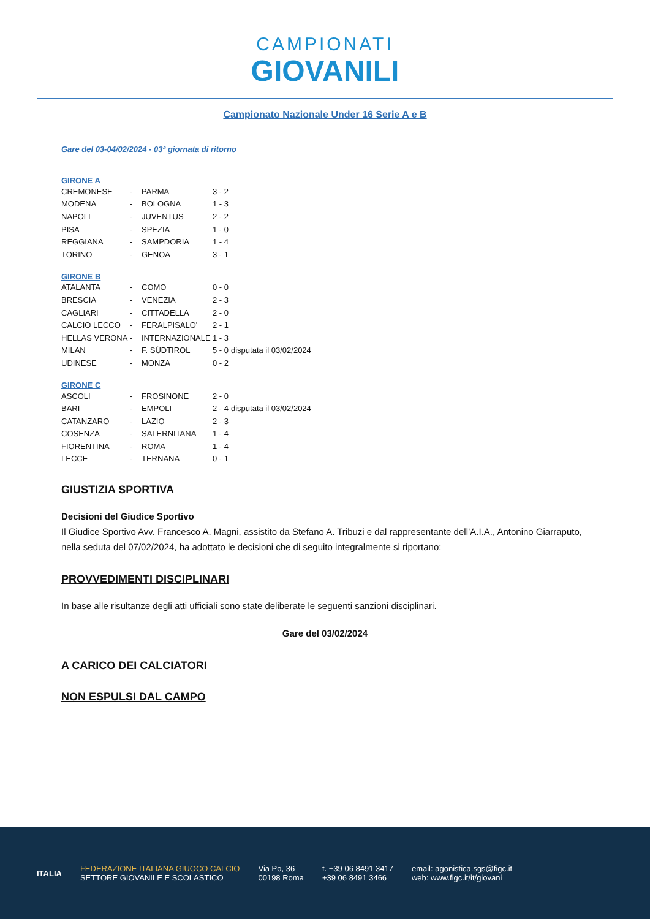CAMPIONATI GIOVANILI
Campionato Nazionale Under 16 Serie A e B
Gare del 03-04/02/2024 - 03ª giornata di ritorno
GIRONE A
| CREMONESE | - | PARMA | 3 - 2 |
| MODENA | - | BOLOGNA | 1 - 3 |
| NAPOLI | - | JUVENTUS | 2 - 2 |
| PISA | - | SPEZIA | 1 - 0 |
| REGGIANA | - | SAMPDORIA | 1 - 4 |
| TORINO | - | GENOA | 3 - 1 |
GIRONE B
| ATALANTA | - | COMO | 0 - 0 | |
| BRESCIA | - | VENEZIA | 2 - 3 | |
| CAGLIARI | - | CITTADELLA | 2 - 0 | |
| CALCIO LECCO | - | FERALPISALO' | 2 - 1 | |
| HELLAS VERONA | - | INTERNAZIONALE | 1 - 3 | |
| MILAN | - | F. SÜDTIROL | 5 - 0 | disputata il 03/02/2024 |
| UDINESE | - | MONZA | 0 - 2 | |
GIRONE C
| ASCOLI | - | FROSINONE | 2 - 0 | |
| BARI | - | EMPOLI | 2 - 4 | disputata il 03/02/2024 |
| CATANZARO | - | LAZIO | 2 - 3 | |
| COSENZA | - | SALERNITANA | 1 - 4 | |
| FIORENTINA | - | ROMA | 1 - 4 | |
| LECCE | - | TERNANA | 0 - 1 | |
GIUSTIZIA SPORTIVA
Decisioni del Giudice Sportivo
Il Giudice Sportivo Avv. Francesco A. Magni, assistito da Stefano A. Tribuzi e dal rappresentante dell’A.I.A., Antonino Giarraputo, nella seduta del 07/02/2024, ha adottato le decisioni che di seguito integralmente si riportano:
PROVVEDIMENTI DISCIPLINARI
In base alle risultanze degli atti ufficiali sono state deliberate le seguenti sanzioni disciplinari.
Gare del 03/02/2024
A CARICO DEI CALCIATORI
NON ESPULSI DAL CAMPO
ITALIA
FEDERAZIONE ITALIANA GIUOCO CALCIO
SETTORE GIOVANILE E SCOLASTICO
Via Po, 36
00198 Roma
t. +39 06 8491 3417
+39 06 8491 3466
email: agonistica.sgs@figc.it
web: www.figc.it/it/giovani